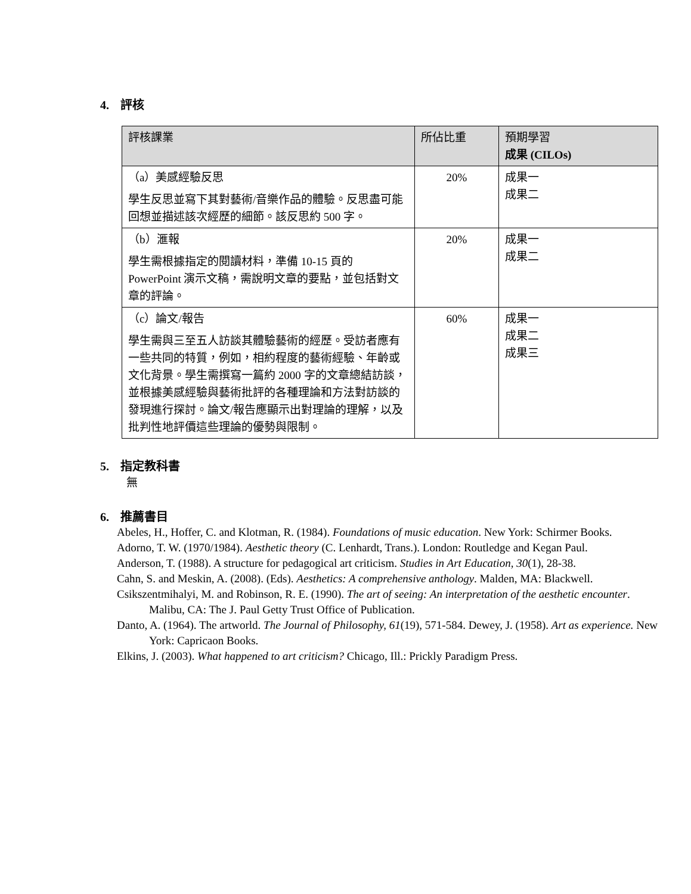4. 評核
| 評核課業 | 所佔比重 | 預期學習 成果 (CILOs) |
| --- | --- | --- |
| （a）美感經驗反思 學生反思並寫下其對藝術/音樂作品的體驗。反思盡可能回想並描述該次經歷的細節。該反思約 500 字。 | 20% | 成果一 成果二 |
| （b）滙報 學生需根據指定的閱讀材料，準備 10-15 頁的 PowerPoint 演示文稿，需說明文章的要點，並包括對文章的評論。 | 20% | 成果一 成果二 |
| （c）論文/報告 學生需與三至五人訪談其體驗藝術的經歷。受訪者應有一些共同的特質，例如，相約程度的藝術經驗、年齡或文化背景。學生需撰寫一篇約 2000 字的文章總結訪談，並根據美感經驗與藝術批評的各種理論和方法對訪談的發現進行探討。論文/報告應顯示出對理論的理解，以及批判性地評價這些理論的優勢與限制。 | 60% | 成果一 成果二 成果三 |
5. 指定教科書
無
6. 推薦書目
Abeles, H., Hoffer, C. and Klotman, R. (1984). Foundations of music education. New York: Schirmer Books.
Adorno, T. W. (1970/1984). Aesthetic theory (C. Lenhardt, Trans.). London: Routledge and Kegan Paul.
Anderson, T. (1988). A structure for pedagogical art criticism. Studies in Art Education, 30(1), 28-38.
Cahn, S. and Meskin, A. (2008). (Eds). Aesthetics: A comprehensive anthology. Malden, MA: Blackwell.
Csikszentmihalyi, M. and Robinson, R. E. (1990). The art of seeing: An interpretation of the aesthetic encounter. Malibu, CA: The J. Paul Getty Trust Office of Publication.
Danto, A. (1964). The artworld. The Journal of Philosophy, 61(19), 571-584. Dewey, J. (1958). Art as experience. New York: Capricaon Books.
Elkins, J. (2003). What happened to art criticism? Chicago, Ill.: Prickly Paradigm Press.